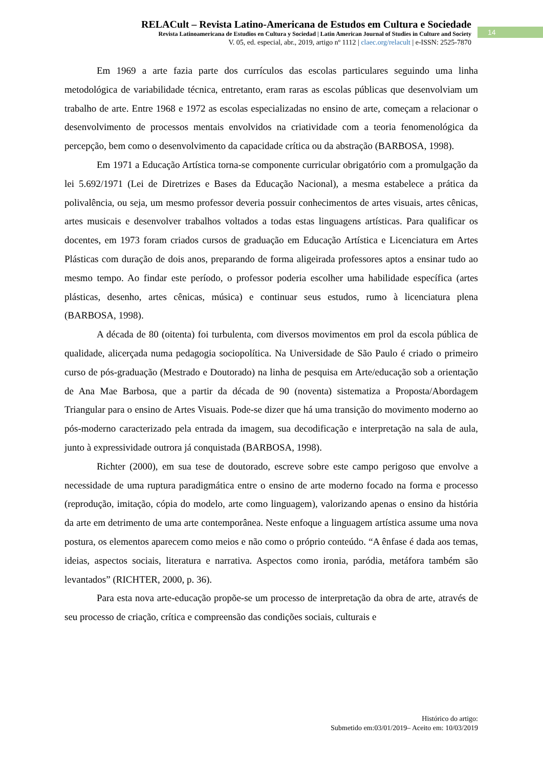RELACult – Revista Latino-Americana de Estudos em Cultura e Sociedade
Revista Latinoamericana de Estudios en Cultura y Sociedad | Latin American Journal of Studies in Culture and Society
V. 05, ed. especial, abr., 2019, artigo nº 1112 | claec.org/relacult | e-ISSN: 2525-7870
14
Em 1969 a arte fazia parte dos currículos das escolas particulares seguindo uma linha metodológica de variabilidade técnica, entretanto, eram raras as escolas públicas que desenvolviam um trabalho de arte. Entre 1968 e 1972 as escolas especializadas no ensino de arte, começam a relacionar o desenvolvimento de processos mentais envolvidos na criatividade com a teoria fenomenológica da percepção, bem como o desenvolvimento da capacidade crítica ou da abstração (BARBOSA, 1998).
Em 1971 a Educação Artística torna-se componente curricular obrigatório com a promulgação da lei 5.692/1971 (Lei de Diretrizes e Bases da Educação Nacional), a mesma estabelece a prática da polivalência, ou seja, um mesmo professor deveria possuir conhecimentos de artes visuais, artes cênicas, artes musicais e desenvolver trabalhos voltados a todas estas linguagens artísticas. Para qualificar os docentes, em 1973 foram criados cursos de graduação em Educação Artística e Licenciatura em Artes Plásticas com duração de dois anos, preparando de forma aligeirada professores aptos a ensinar tudo ao mesmo tempo. Ao findar este período, o professor poderia escolher uma habilidade específica (artes plásticas, desenho, artes cênicas, música) e continuar seus estudos, rumo à licenciatura plena (BARBOSA, 1998).
A década de 80 (oitenta) foi turbulenta, com diversos movimentos em prol da escola pública de qualidade, alicerçada numa pedagogia sociopolítica. Na Universidade de São Paulo é criado o primeiro curso de pós-graduação (Mestrado e Doutorado) na linha de pesquisa em Arte/educação sob a orientação de Ana Mae Barbosa, que a partir da década de 90 (noventa) sistematiza a Proposta/Abordagem Triangular para o ensino de Artes Visuais. Pode-se dizer que há uma transição do movimento moderno ao pós-moderno caracterizado pela entrada da imagem, sua decodificação e interpretação na sala de aula, junto à expressividade outrora já conquistada (BARBOSA, 1998).
Richter (2000), em sua tese de doutorado, escreve sobre este campo perigoso que envolve a necessidade de uma ruptura paradigmática entre o ensino de arte moderno focado na forma e processo (reprodução, imitação, cópia do modelo, arte como linguagem), valorizando apenas o ensino da história da arte em detrimento de uma arte contemporânea. Neste enfoque a linguagem artística assume uma nova postura, os elementos aparecem como meios e não como o próprio conteúdo. “A ênfase é dada aos temas, ideias, aspectos sociais, literatura e narrativa. Aspectos como ironia, paródia, metáfora também são levantados” (RICHTER, 2000, p. 36).
Para esta nova arte-educação propõe-se um processo de interpretação da obra de arte, através de seu processo de criação, crítica e compreensão das condições sociais, culturais e
Histórico do artigo:
Submetido em:03/01/2019– Aceito em: 10/03/2019